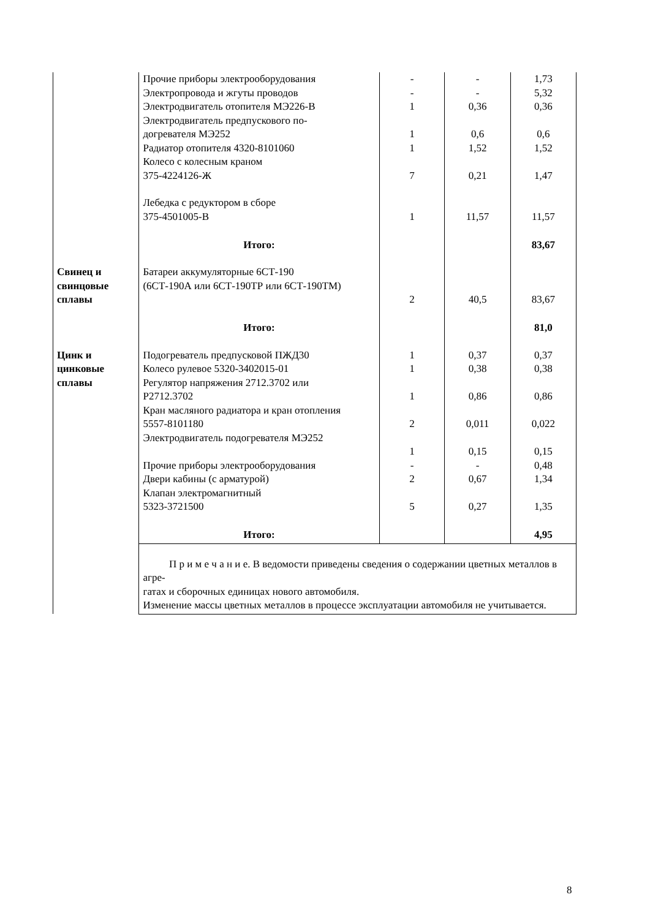| | Прочие приборы электрооборудования | - | - | 1,73 |
| | Электропровода и жгуты проводов | - | - | 5,32 |
| | Электродвигатель отопителя МЭ226-В | 1 | 0,36 | 0,36 |
| | Электродвигатель предпускового по- догревателя МЭ252 | 1 | 0,6 | 0,6 |
| | Радиатор отопителя 4320-8101060 | 1 | 1,52 | 1,52 |
| | Колесо с колесным краном 375-4224126-Ж | 7 | 0,21 | 1,47 |
| | Лебедка с редуктором в сборе 375-4501005-В | 1 | 11,57 | 11,57 |
| | Итого: | | | 83,67 |
| Свинец и свинцовые сплавы | Батареи аккумуляторные 6СТ-190 (6СТ-190А или 6СТ-190ТР или 6СТ-190ТМ) | 2 | 40,5 | 83,67 |
| | Итого: | | | 81,0 |
| Цинк и цинковые сплавы | Подогреватель предпусковой ПЖД30 | 1 | 0,37 | 0,37 |
| | Колесо рулевое 5320-3402015-01 | 1 | 0,38 | 0,38 |
| | Регулятор напряжения 2712.3702 или Р2712.3702 | 1 | 0,86 | 0,86 |
| | Кран масляного радиатора и кран отопления 5557-8101180 | 2 | 0,011 | 0,022 |
| | Электродвигатель подогревателя МЭ252 | 1 | 0,15 | 0,15 |
| | Прочие приборы электрооборудования | - | - | 0,48 |
| | Двери кабины (с арматурой) | 2 | 0,67 | 1,34 |
| | Клапан электромагнитный 5323-3721500 | 5 | 0,27 | 1,35 |
| | Итого: | | | 4,95 |
| | П р и м е ч а н и е. В ведомости приведены сведения о содержании цветных металлов в агре- гатах и сборочных единицах нового автомобиля. Изменение массы цветных металлов в процессе эксплуатации автомобиля не учитывается. | | | |
8